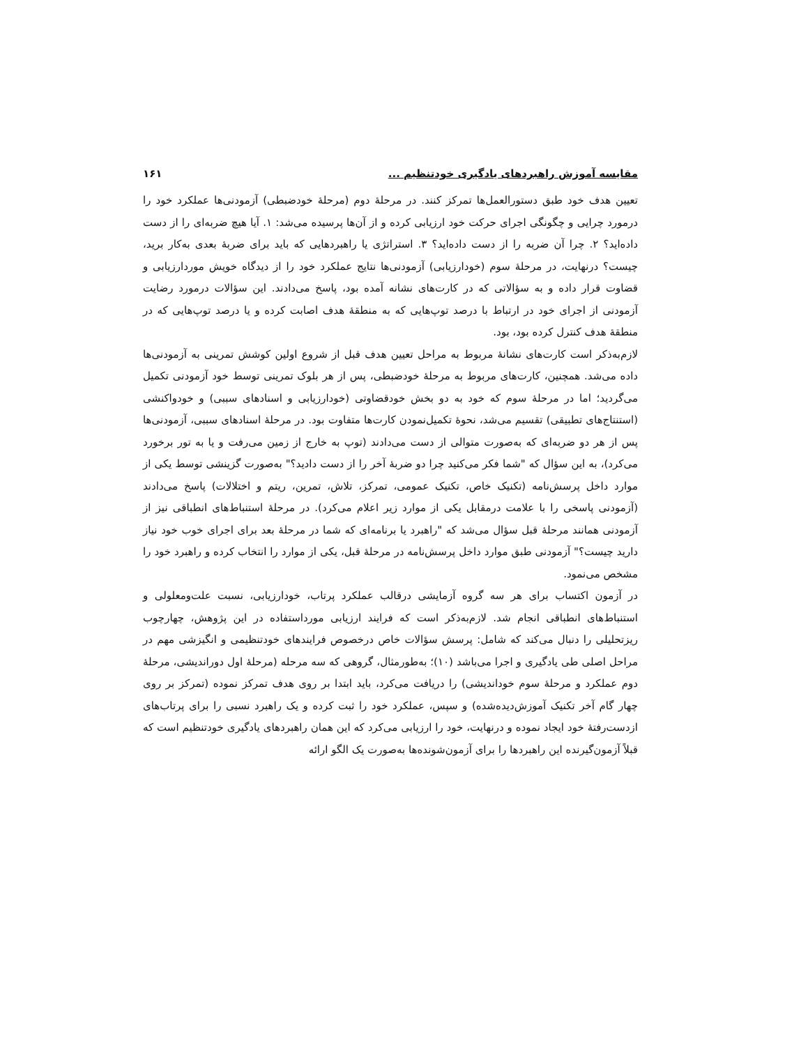مقایسه آموزش راهبردهای یادگیری خودتنظیم ... ۱۶۱
تعیین هدف خود طبق دستورالعمل‌ها تمرکز کنند. در مرحلۀ دوم (مرحلۀ خودضبطی) آزمودنی‌ها عملکرد خود را درمورد چرایی و چگونگی اجرای حرکت خود ارزیابی کرده و از آن‌ها پرسیده می‌شد: ۱. آیا هیچ ضربه‌ای را از دست داده‌اید؟ ۲. چرا آن ضربه را از دست داده‌اید؟ ۳. استراتژی یا راهبردهایی که باید برای ضربۀ بعدی به‌کار برید، چیست؟ درنهایت، در مرحلۀ سوم (خودارزیابی) آزمودنی‌ها نتایج عملکرد خود را از دیدگاه خویش موردارزیابی و قضاوت قرار داده و به سؤالاتی که در کارت‌های نشانه آمده بود، پاسخ می‌دادند. این سؤالات درمورد رضایت آزمودنی از اجرای خود در ارتباط با درصد توپ‌هایی که به منطقۀ هدف اصابت کرده و یا درصد توپ‌هایی که در منطقۀ هدف کنترل کرده بود، بود.
لازم‌به‌ذکر است کارت‌های نشانۀ مربوط به مراحل تعیین هدف قبل از شروع اولین کوشش تمرینی به آزمودنی‌ها داده می‌شد. همچنین، کارت‌های مربوط به مرحلۀ خودضبطی، پس از هر بلوک تمرینی توسط خود آزمودنی تکمیل می‌گردید؛ اما در مرحلۀ سوم که خود به دو بخش خودقضاوتی (خودارزیابی و اسنادهای سببی) و خودواکنشی (استنتاج‌های تطبیقی) تقسیم می‌شد، نحوۀ تکمیل‌نمودن کارت‌ها متفاوت بود. در مرحلۀ اسنادهای سببی، آزمودنی‌ها پس از هر دو ضربه‌ای که به‌صورت متوالی از دست می‌دادند (توپ به خارج از زمین می‌رفت و یا به تور برخورد می‌کرد)، به این سؤال که "شما فکر می‌کنید چرا دو ضربۀ آخر را از دست دادید؟" به‌صورت گزینشی توسط یکی از موارد داخل پرسش‌نامه (تکنیک خاص، تکنیک عمومی، تمرکز، تلاش، تمرین، ریتم و اختلالات) پاسخ می‌دادند (آزمودنی پاسخی را با علامت درمقابل یکی از موارد زیر اعلام می‌کرد). در مرحلۀ استنباط‌های انطباقی نیز از آزمودنی همانند مرحلۀ قبل سؤال می‌شد که "راهبرد یا برنامه‌ای که شما در مرحلۀ بعد برای اجرای خوب خود نیاز دارید چیست؟" آزمودنی طبق موارد داخل پرسش‌نامه در مرحلۀ قبل، یکی از موارد را انتخاب کرده و راهبرد خود را مشخص می‌نمود.
در آزمون اکتساب برای هر سه گروه آزمایشی درقالب عملکرد پرتاب، خودارزیابی، نسبت علت‌ومعلولی و استنباط‌های انطباقی انجام شد. لازم‌به‌ذکر است که فرایند ارزیابی مورداستفاده در این پژوهش، چهارچوب ریزتحلیلی را دنبال می‌کند که شامل: پرسش سؤالات خاص درخصوص فرایندهای خودتنظیمی و انگیزشی مهم در مراحل اصلی طی یادگیری و اجرا می‌باشد (۱۰)؛ به‌طورمثال، گروهی که سه مرحله (مرحلۀ اول دوراندیشی، مرحلۀ دوم عملکرد و مرحلۀ سوم خوداندیشی) را دریافت می‌کرد، باید ابتدا بر روی هدف تمرکز نموده (تمرکز بر روی چهار گام آخر تکنیک آموزش‌دیده‌شده) و سپس، عملکرد خود را ثبت کرده و یک راهبرد نسبی را برای پرتاب‌های ازدست‌رفتۀ خود ایجاد نموده و درنهایت، خود را ارزیابی می‌کرد که این همان راهبردهای یادگیری خودتنظیم است که قبلاً آزمون‌گیرنده این راهبردها را برای آزمون‌شونده‌ها به‌صورت یک الگو ارائه